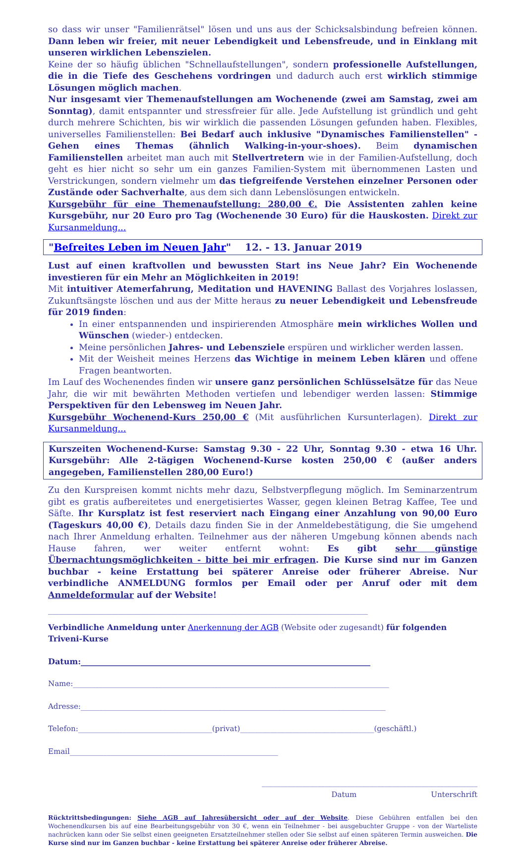so dass wir unser "Familienrätsel" lösen und uns aus der Schicksalsbindung befreien können. Dann leben wir freier, mit neuer Lebendigkeit und Lebensfreude, und in Einklang mit unseren wirklichen Lebenszielen.
Keine der so häufig üblichen "Schnellaufstellungen", sondern professionelle Aufstellungen, die in die Tiefe des Geschehens vordringen und dadurch auch erst wirklich stimmige Lösungen möglich machen.
Nur insgesamt vier Themenaufstellungen am Wochenende (zwei am Samstag, zwei am Sonntag), damit entspannter und stressfreier für alle. Jede Aufstellung ist gründlich und geht durch mehrere Schichten, bis wir wirklich die passenden Lösungen gefunden haben. Flexibles, universelles Familienstellen: Bei Bedarf auch inklusive "Dynamisches Familienstellen" - Gehen eines Themas (ähnlich Walking-in-your-shoes). Beim dynamischen Familienstellen arbeitet man auch mit Stellvertretern wie in der Familien-Aufstellung, doch geht es hier nicht so sehr um ein ganzes Familien-System mit übernommenen Lasten und Verstrickungen, sondern vielmehr um das tiefgreifende Verstehen einzelner Personen oder Zustände oder Sachverhalte, aus dem sich dann Lebenslösungen entwickeln.
Kursgebühr für eine Themenaufstellung: 280,00 €. Die Assistenten zahlen keine Kursgebühr, nur 20 Euro pro Tag (Wochenende 30 Euro) für die Hauskosten. Direkt zur Kursanmeldung...
"Befreites Leben im Neuen Jahr" 12. - 13. Januar 2019
Lust auf einen kraftvollen und bewussten Start ins Neue Jahr? Ein Wochenende investieren für ein Mehr an Möglichkeiten in 2019!
Mit intuitiver Atemerfahrung, Meditation und HAVENING Ballast des Vorjahres loslassen, Zukunftsängste löschen und aus der Mitte heraus zu neuer Lebendigkeit und Lebensfreude für 2019 finden:
In einer entspannenden und inspirierenden Atmosphäre mein wirkliches Wollen und Wünschen (wieder-) entdecken.
Meine persönlichen Jahres- und Lebensziele erspüren und wirklicher werden lassen.
Mit der Weisheit meines Herzens das Wichtige in meinem Leben klären und offene Fragen beantworten.
Im Lauf des Wochenendes finden wir unsere ganz persönlichen Schlüsselsätze für das Neue Jahr, die wir mit bewährten Methoden vertiefen und lebendiger werden lassen: Stimmige Perspektiven für den Lebensweg im Neuen Jahr.
Kursgebühr Wochenend-Kurs 250,00 € (Mit ausführlichen Kursunterlagen). Direkt zur Kursanmeldung...
Kurszeiten Wochenend-Kurse: Samstag 9.30 - 22 Uhr, Sonntag 9.30 - etwa 16 Uhr. Kursgebühr: Alle 2-tägigen Wochenend-Kurse kosten 250,00 € (außer anders angegeben, Familienstellen 280,00 Euro!)
Zu den Kurspreisen kommt nichts mehr dazu, Selbstverpflegung möglich. Im Seminarzentrum gibt es gratis aufbereitetes und energetisiertes Wasser, gegen kleinen Betrag Kaffee, Tee und Säfte. Ihr Kursplatz ist fest reserviert nach Eingang einer Anzahlung von 90,00 Euro (Tageskurs 40,00 €), Details dazu finden Sie in der Anmeldebestätigung, die Sie umgehend nach Ihrer Anmeldung erhalten. Teilnehmer aus der näheren Umgebung können abends nach Hause fahren, wer weiter entfernt wohnt: Es gibt sehr günstige Übernachtungsmöglichkeiten - bitte bei mir erfragen. Die Kurse sind nur im Ganzen buchbar - keine Erstattung bei späterer Anreise oder früherer Abreise. Nur verbindliche ANMELDUNG formlos per Email oder per Anruf oder mit dem Anmeldeformular auf der Website!
______________________________________________________________________________________
Verbindliche Anmeldung unter Anerkennung der AGB (Website oder zugesandt) für folgenden Triveni-Kurse
Datum:_________________________________________________________________________
Name:_____________________________________________________________________________________
Adresse:__________________________________________________________________________________
Telefon:____________________________________(privat)____________________________________(geschäftl.)
Email________________________________________________________
__________________________________________________________
Datum Unterschrift
Rücktrittsbedingungen: Siehe AGB auf Jahresübersicht oder auf der Website. Diese Gebühren entfallen bei den Wochenendkursen bis auf eine Bearbeitungsgebühr von 30 €, wenn ein Teilnehmer - bei ausgebuchter Gruppe - von der Warteliste nachrücken kann oder Sie selbst einen geeigneten Ersatzteilnehmer stellen oder Sie selbst auf einen späteren Termin ausweichen. Die Kurse sind nur im Ganzen buchbar - keine Erstattung bei späterer Anreise oder früherer Abreise.